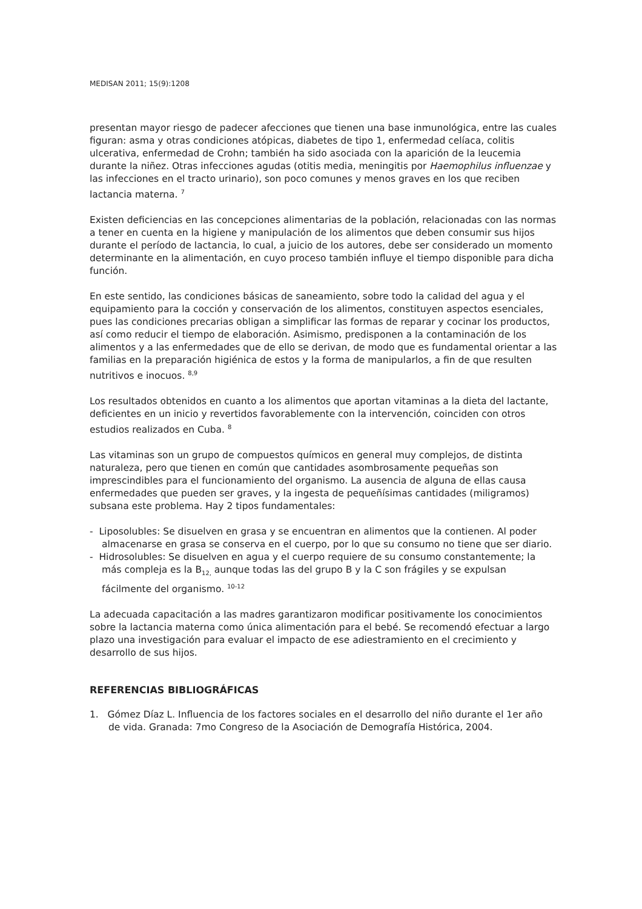MEDISAN 2011; 15(9):1208
presentan mayor riesgo de padecer afecciones que tienen una base inmunológica, entre las cuales figuran: asma y otras condiciones atópicas, diabetes de tipo 1, enfermedad celíaca, colitis ulcerativa, enfermedad de Crohn; también ha sido asociada con la aparición de la leucemia durante la niñez. Otras infecciones agudas (otitis media, meningitis por Haemophilus influenzae y las infecciones en el tracto urinario), son poco comunes y menos graves en los que reciben lactancia materna. <sup>7</sup>
Existen deficiencias en las concepciones alimentarias de la población, relacionadas con las normas a tener en cuenta en la higiene y manipulación de los alimentos que deben consumir sus hijos durante el período de lactancia, lo cual, a juicio de los autores, debe ser considerado un momento determinante en la alimentación, en cuyo proceso también influye el tiempo disponible para dicha función.
En este sentido, las condiciones básicas de saneamiento, sobre todo la calidad del agua y el equipamiento para la cocción y conservación de los alimentos, constituyen aspectos esenciales, pues las condiciones precarias obligan a simplificar las formas de reparar y cocinar los productos, así como reducir el tiempo de elaboración. Asimismo, predisponen a la contaminación de los alimentos y a las enfermedades que de ello se derivan, de modo que es fundamental orientar a las familias en la preparación higiénica de estos y la forma de manipularlos, a fin de que resulten nutritivos e inocuos. <sup>8,9</sup>
Los resultados obtenidos en cuanto a los alimentos que aportan vitaminas a la dieta del lactante, deficientes en un inicio y revertidos favorablemente con la intervención, coinciden con otros estudios realizados en Cuba. <sup>8</sup>
Las vitaminas son un grupo de compuestos químicos en general muy complejos, de distinta naturaleza, pero que tienen en común que cantidades asombrosamente pequeñas son imprescindibles para el funcionamiento del organismo. La ausencia de alguna de ellas causa enfermedades que pueden ser graves, y la ingesta de pequeñísimas cantidades (miligramos) subsana este problema. Hay 2 tipos fundamentales:
- Liposolubles: Se disuelven en grasa y se encuentran en alimentos que la contienen. Al poder almacenarse en grasa se conserva en el cuerpo, por lo que su consumo no tiene que ser diario.
- Hidrosolubles: Se disuelven en agua y el cuerpo requiere de su consumo constantemente; la más compleja es la B<sub>12,</sub> aunque todas las del grupo B y la C son frágiles y se expulsan fácilmente del organismo. <sup>10-12</sup>
La adecuada capacitación a las madres garantizaron modificar positivamente los conocimientos sobre la lactancia materna como única alimentación para el bebé. Se recomendó efectuar a largo plazo una investigación para evaluar el impacto de ese adiestramiento en el crecimiento y desarrollo de sus hijos.
REFERENCIAS BIBLIOGRÁFICAS
1. Gómez Díaz L. Influencia de los factores sociales en el desarrollo del niño durante el 1er año de vida. Granada: 7mo Congreso de la Asociación de Demografía Histórica, 2004.